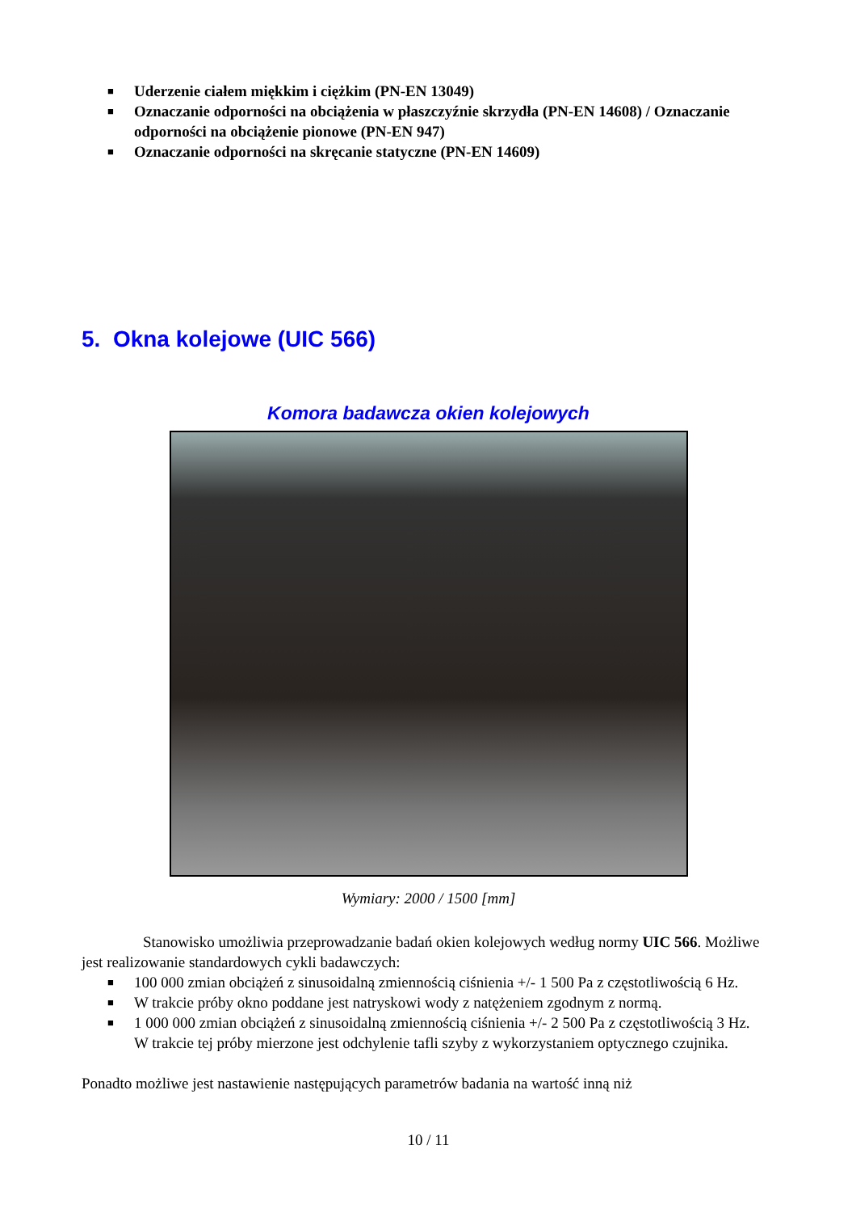■ Uderzenie ciałem miękkim i ciężkim (PN-EN 13049)
■ Oznaczanie odporności na obciążenia w płaszczyźnie skrzydła (PN-EN 14608) / Oznaczanie odporności na obciążenie pionowe (PN-EN 947)
■ Oznaczanie odporności na skręcanie statyczne (PN-EN 14609)
5. Okna kolejowe (UIC 566)
Komora badawcza okien kolejowych
Wymiary: 2000 / 1500 [mm]
Stanowisko umożliwia przeprowadzanie badań okien kolejowych według normy UIC 566. Możliwe jest realizowanie standardowych cykli badawczych:
■ 100 000 zmian obciążeń z sinusoidalną zmiennością ciśnienia +/- 1 500 Pa z częstotliwością 6 Hz.
■ W trakcie próby okno poddane jest natryskowi wody z natężeniem zgodnym z normą.
■ 1 000 000 zmian obciążeń z sinusoidalną zmiennością ciśnienia +/- 2 500 Pa z częstotliwością 3 Hz.
W trakcie tej próby mierzone jest odchylenie tafli szyby z wykorzystaniem optycznego czujnika.
Ponadto możliwe jest nastawienie następujących parametrów badania na wartość inną niż
10 / 11